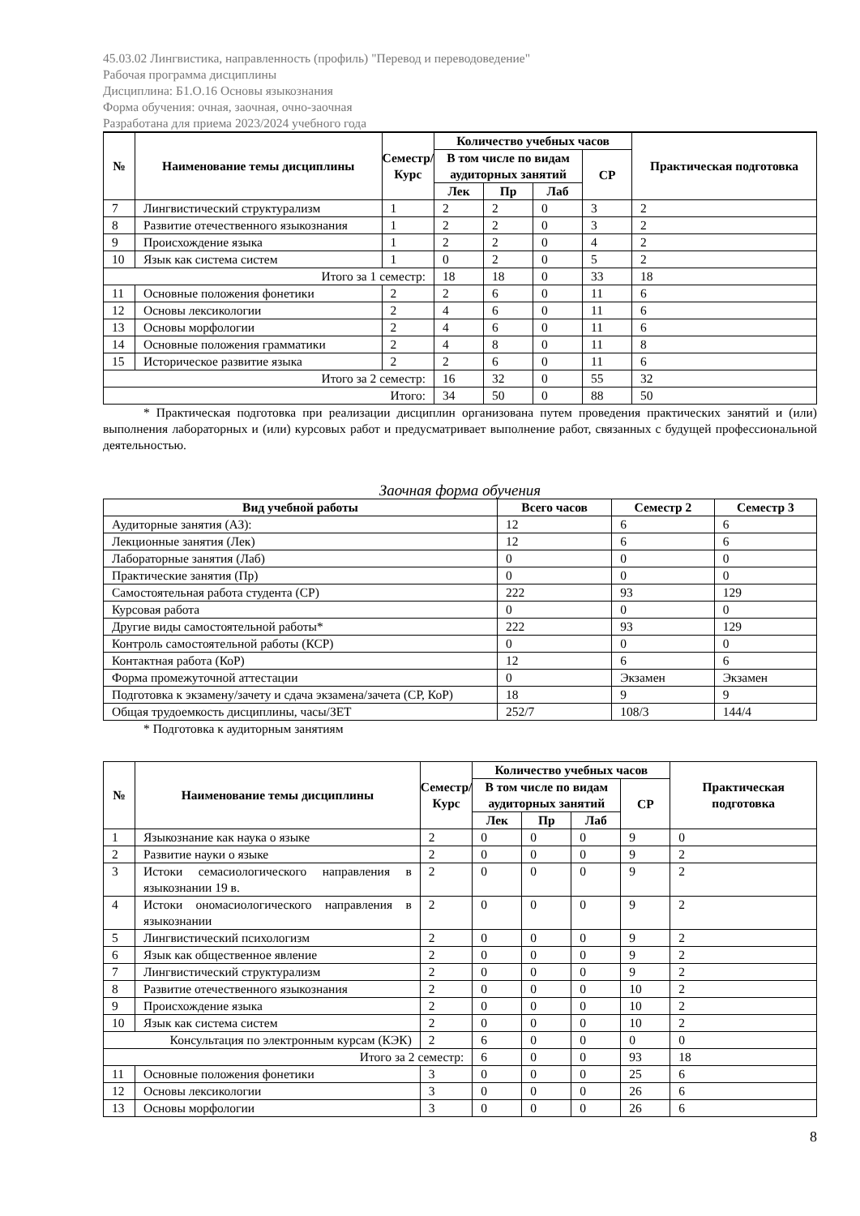45.03.02 Лингвистика, направленность (профиль) "Перевод и переводоведение"
Рабочая программа дисциплины
Дисциплина: Б1.О.16 Основы языкознания
Форма обучения: очная, заочная, очно-заочная
Разработана для приема 2023/2024 учебного года
| № | Наименование темы дисциплины | Семестр/ Курс | Количество учебных часов | | | | Практическая подготовка |
| --- | --- | --- | --- | --- | --- | --- | --- |
| | | | В том числе по видам аудиторных занятий | | | СР | |
| | | | Лек | Пр | Лаб | | |
| 7 | Лингвистический структурализм | 1 | 2 | 2 | 0 | 3 | 2 |
| 8 | Развитие отечественного языкознания | 1 | 2 | 2 | 0 | 3 | 2 |
| 9 | Происхождение языка | 1 | 2 | 2 | 0 | 4 | 2 |
| 10 | Язык как система систем | 1 | 0 | 2 | 0 | 5 | 2 |
| Итого за 1 семестр: | | | 18 | 18 | 0 | 33 | 18 |
| 11 | Основные положения фонетики | 2 | 2 | 6 | 0 | 11 | 6 |
| 12 | Основы лексикологии | 2 | 4 | 6 | 0 | 11 | 6 |
| 13 | Основы морфологии | 2 | 4 | 6 | 0 | 11 | 6 |
| 14 | Основные положения грамматики | 2 | 4 | 8 | 0 | 11 | 8 |
| 15 | Историческое развитие языка | 2 | 2 | 6 | 0 | 11 | 6 |
| Итого за 2 семестр: | | | 16 | 32 | 0 | 55 | 32 |
| Итого: | | | 34 | 50 | 0 | 88 | 50 |
* Практическая подготовка при реализации дисциплин организована путем проведения практических занятий и (или) выполнения лабораторных и (или) курсовых работ и предусматривает выполнение работ, связанных с будущей профессиональной деятельностью.
Заочная форма обучения
| Вид учебной работы | Всего часов | Семестр 2 | Семестр 3 |
| --- | --- | --- | --- |
| Аудиторные занятия (АЗ): | 12 | 6 | 6 |
| Лекционные занятия (Лек) | 12 | 6 | 6 |
| Лабораторные занятия (Лаб) | 0 | 0 | 0 |
| Практические занятия (Пр) | 0 | 0 | 0 |
| Самостоятельная работа студента (СР) | 222 | 93 | 129 |
| Курсовая работа | 0 | 0 | 0 |
| Другие виды самостоятельной работы* | 222 | 93 | 129 |
| Контроль самостоятельной работы (КСР) | 0 | 0 | 0 |
| Контактная работа (КоР) | 12 | 6 | 6 |
| Форма промежуточной аттестации | 0 | Экзамен | Экзамен |
| Подготовка к экзамену/зачету и сдача экзамена/зачета (СР, КоР) | 18 | 9 | 9 |
| Общая трудоемкость дисциплины, часы/ЗЕТ | 252/7 | 108/3 | 144/4 |
* Подготовка к аудиторным занятиям
| № | Наименование темы дисциплины | Семестр/ Курс | Количество учебных часов | | | | Практическая подготовка |
| --- | --- | --- | --- | --- | --- | --- | --- |
| | | | В том числе по видам аудиторных занятий | | | СР | |
| | | | Лек | Пр | Лаб | | |
| 1 | Языкознание как наука о языке | 2 | 0 | 0 | 0 | 9 | 0 |
| 2 | Развитие науки о языке | 2 | 0 | 0 | 0 | 9 | 2 |
| 3 | Истоки семасиологического направления в языкознании 19 в. | 2 | 0 | 0 | 0 | 9 | 2 |
| 4 | Истоки ономасиологического направления в языкознании | 2 | 0 | 0 | 0 | 9 | 2 |
| 5 | Лингвистический психологизм | 2 | 0 | 0 | 0 | 9 | 2 |
| 6 | Язык как общественное явление | 2 | 0 | 0 | 0 | 9 | 2 |
| 7 | Лингвистический структурализм | 2 | 0 | 0 | 0 | 9 | 2 |
| 8 | Развитие отечественного языкознания | 2 | 0 | 0 | 0 | 10 | 2 |
| 9 | Происхождение языка | 2 | 0 | 0 | 0 | 10 | 2 |
| 10 | Язык как система систем | 2 | 0 | 0 | 0 | 10 | 2 |
| Консультация по электронным курсам (КЭК) | | 2 | 6 | 0 | 0 | 0 | 0 |
| Итого за 2 семестр: | | | 6 | 0 | 0 | 93 | 18 |
| 11 | Основные положения фонетики | 3 | 0 | 0 | 0 | 25 | 6 |
| 12 | Основы лексикологии | 3 | 0 | 0 | 0 | 26 | 6 |
| 13 | Основы морфологии | 3 | 0 | 0 | 0 | 26 | 6 |
8